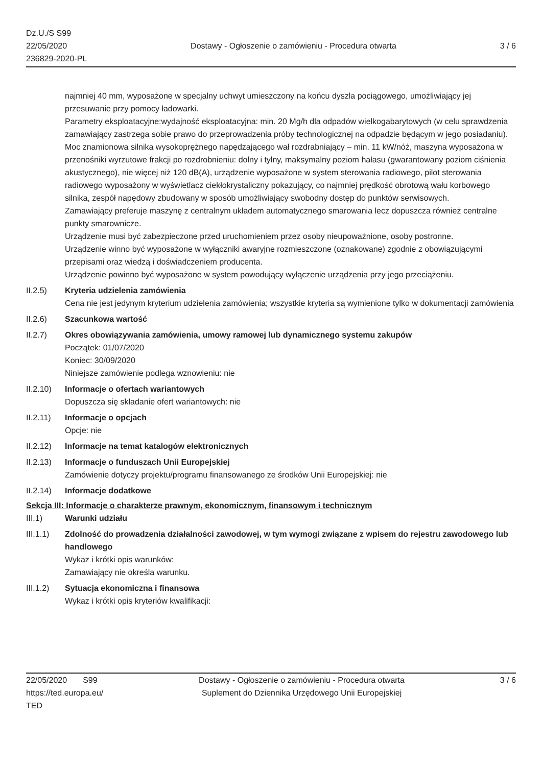Dz.U./S S99
22/05/2020
236829-2020-PL
Dostawy - Ogłoszenie o zamówieniu - Procedura otwarta
3 / 6
najmniej 40 mm, wyposażone w specjalny uchwyt umieszczony na końcu dyszla pociągowego, umożliwiający jej przesuwanie przy pomocy ładowarki.
Parametry eksploatacyjne:wydajność eksploatacyjna: min. 20 Mg/h dla odpadów wielkogabarytowych (w celu sprawdzenia zamawiający zastrzega sobie prawo do przeprowadzenia próby technologicznej na odpadzie będącym w jego posiadaniu).
Moc znamionowa silnika wysokoprężnego napędzającego wał rozdrabniający – min. 11 kW/nóż, maszyna wyposażona w przenośniki wyrzutowe frakcji po rozdrobnieniu: dolny i tylny, maksymalny poziom hałasu (gwarantowany poziom ciśnienia akustycznego), nie więcej niż 120 dB(A), urządzenie wyposażone w system sterowania radiowego, pilot sterowania radiowego wyposażony w wyświetlacz ciekłokrystaliczny pokazujący, co najmniej prędkość obrotową wału korbowego silnika, zespół napędowy zbudowany w sposób umożliwiający swobodny dostęp do punktów serwisowych.
Zamawiający preferuje maszynę z centralnym układem automatycznego smarowania lecz dopuszcza również centralne punkty smarownicze.
Urządzenie musi być zabezpieczone przed uruchomieniem przez osoby nieupoważnione, osoby postronne.
Urządzenie winno być wyposażone w wyłączniki awaryjne rozmieszczone (oznakowane) zgodnie z obowiązującymi przepisami oraz wiedzą i doświadczeniem producenta.
Urządzenie powinno być wyposażone w system powodujący wyłączenie urządzenia przy jego przeciążeniu.
II.2.5) Kryteria udzielenia zamówienia
Cena nie jest jedynym kryterium udzielenia zamówienia; wszystkie kryteria są wymienione tylko w dokumentacji zamówienia
II.2.6) Szacunkowa wartość
II.2.7) Okres obowiązywania zamówienia, umowy ramowej lub dynamicznego systemu zakupów
Początek: 01/07/2020
Koniec: 30/09/2020
Niniejsze zamówienie podlega wznowieniu: nie
II.2.10)
Informacje o ofertach wariantowych
Dopuszcza się składanie ofert wariantowych: nie
II.2.11)
Informacje o opcjach
Opcje: nie
II.2.12)
Informacje na temat katalogów elektronicznych
II.2.13)
Informacje o funduszach Unii Europejskiej
Zamówienie dotyczy projektu/programu finansowanego ze środków Unii Europejskiej: nie
II.2.14)
Informacje dodatkowe
Sekcja III: Informacje o charakterze prawnym, ekonomicznym, finansowym i technicznym
III.1) Warunki udziału
III.1.1)
Zdolność do prowadzenia działalności zawodowej, w tym wymogi związane z wpisem do rejestru zawodowego lub handlowego
Wykaz i krótki opis warunków:
Zamawiający nie określa warunku.
III.1.2)
Sytuacja ekonomiczna i finansowa
Wykaz i krótki opis kryteriów kwalifikacji:
22/05/2020 S99
https://ted.europa.eu/
TED
Dostawy - Ogłoszenie o zamówieniu - Procedura otwarta
Suplement do Dziennika Urzędowego Unii Europejskiej
3 / 6